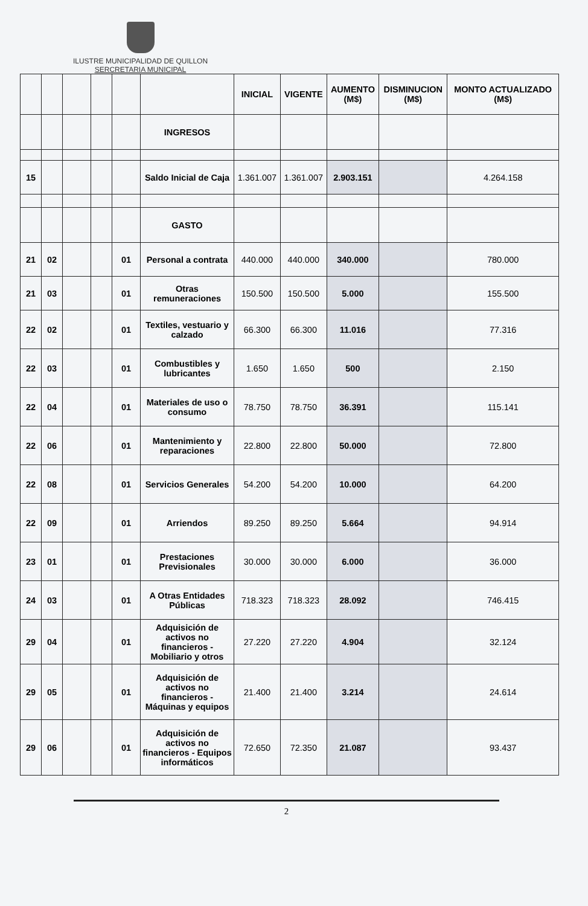ILUSTRE MUNICIPALIDAD DE QUILLON
SERCRETARIA MUNICIPAL
| | | | | | | INICIAL | VIGENTE | AUMENTO (M$) | DISMINUCION (M$) | MONTO ACTUALIZADO (M$) |
| --- | --- | --- | --- | --- | --- | --- | --- | --- | --- | --- |
| | | | | | INGRESOS | | | | | |
| 15 | | | | | Saldo Inicial de Caja | 1.361.007 | 1.361.007 | 2.903.151 | | 4.264.158 |
| | | | | | GASTO | | | | | |
| 21 | 02 | | | 01 | Personal a contrata | 440.000 | 440.000 | 340.000 | | 780.000 |
| 21 | 03 | | | 01 | Otras remuneraciones | 150.500 | 150.500 | 5.000 | | 155.500 |
| 22 | 02 | | | 01 | Textiles, vestuario y calzado | 66.300 | 66.300 | 11.016 | | 77.316 |
| 22 | 03 | | | 01 | Combustibles y lubricantes | 1.650 | 1.650 | 500 | | 2.150 |
| 22 | 04 | | | 01 | Materiales de uso o consumo | 78.750 | 78.750 | 36.391 | | 115.141 |
| 22 | 06 | | | 01 | Mantenimiento y reparaciones | 22.800 | 22.800 | 50.000 | | 72.800 |
| 22 | 08 | | | 01 | Servicios Generales | 54.200 | 54.200 | 10.000 | | 64.200 |
| 22 | 09 | | | 01 | Arriendos | 89.250 | 89.250 | 5.664 | | 94.914 |
| 23 | 01 | | | 01 | Prestaciones Previsionales | 30.000 | 30.000 | 6.000 | | 36.000 |
| 24 | 03 | | | 01 | A Otras Entidades Públicas | 718.323 | 718.323 | 28.092 | | 746.415 |
| 29 | 04 | | | 01 | Adquisición de activos no financieros - Mobiliario y otros | 27.220 | 27.220 | 4.904 | | 32.124 |
| 29 | 05 | | | 01 | Adquisición de activos no financieros - Máquinas y equipos | 21.400 | 21.400 | 3.214 | | 24.614 |
| 29 | 06 | | | 01 | Adquisición de activos no financieros - Equipos informáticos | 72.650 | 72.350 | 21.087 | | 93.437 |
2